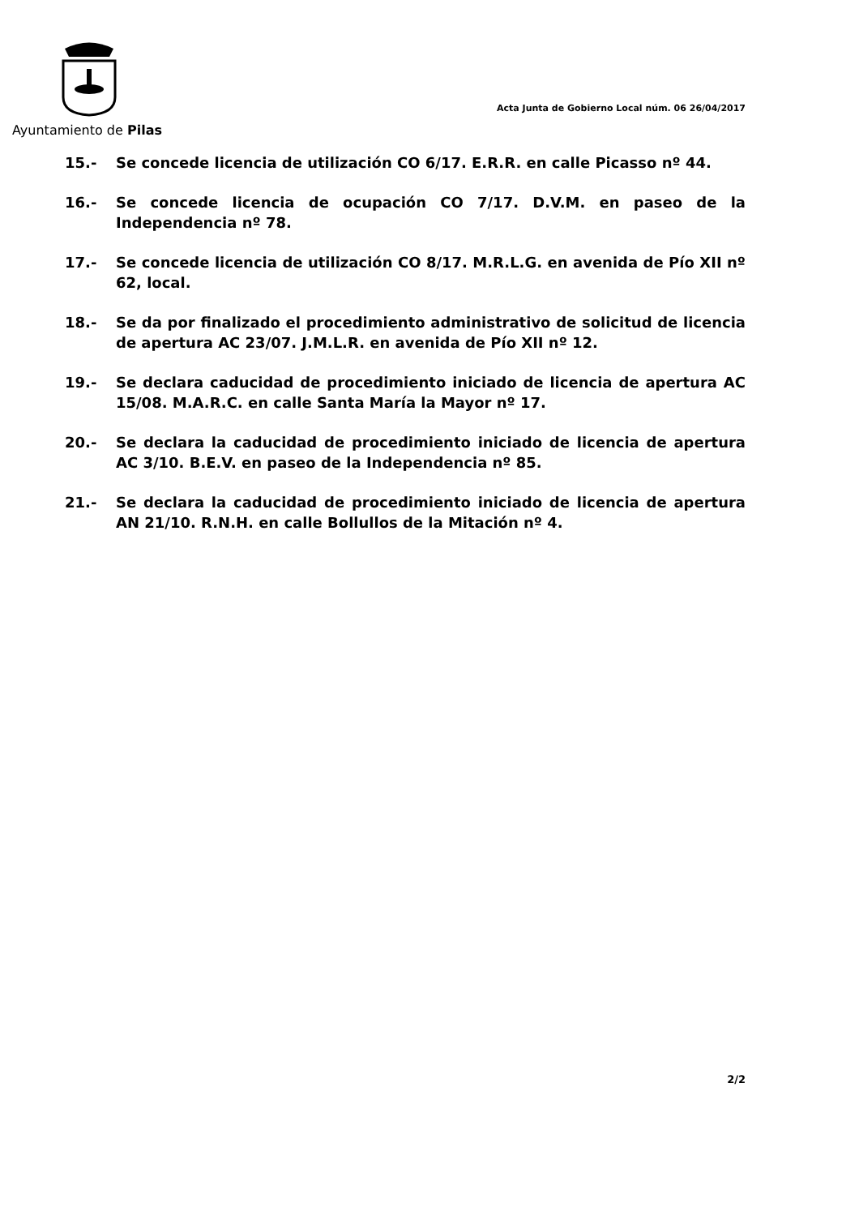Ayuntamiento de Pilas
Acta Junta de Gobierno Local núm. 06 26/04/2017
15.- Se concede licencia de utilización CO 6/17. E.R.R. en calle Picasso nº 44.
16.- Se concede licencia de ocupación CO 7/17. D.V.M. en paseo de la Independencia nº 78.
17.- Se concede licencia de utilización CO 8/17. M.R.L.G. en avenida de Pío XII nº 62, local.
18.- Se da por finalizado el procedimiento administrativo de solicitud de licencia de apertura AC 23/07. J.M.L.R. en avenida de Pío XII nº 12.
19.- Se declara caducidad de procedimiento iniciado de licencia de apertura AC 15/08. M.A.R.C. en calle Santa María la Mayor nº 17.
20.- Se declara la caducidad de procedimiento iniciado de licencia de apertura AC 3/10. B.E.V. en paseo de la Independencia nº 85.
21.- Se declara la caducidad de procedimiento iniciado de licencia de apertura AN 21/10. R.N.H. en calle Bollullos de la Mitación nº 4.
2/2